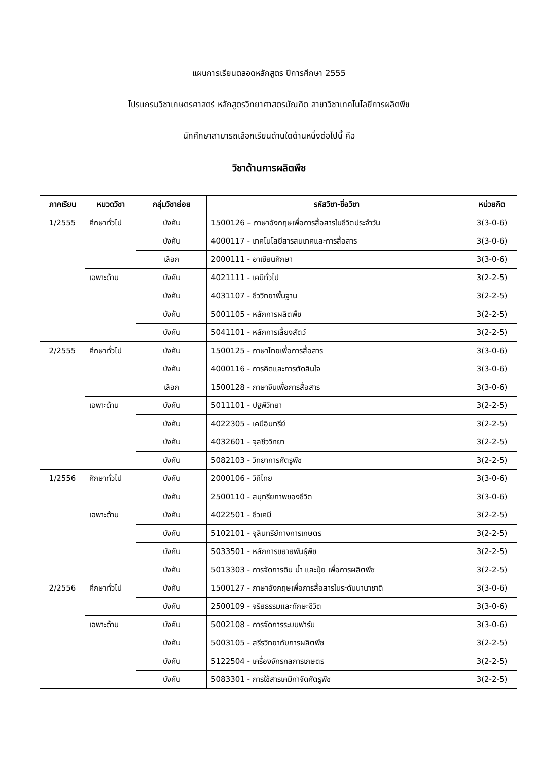แผนการเรียนตลอดหลักสูตร ปีการศึกษา 2555
โปรแกรมวิชาเกษตรศาสตร์ หลักสูตรวิทยาศาสตรบัณฑิต สาขาวิชาเทคโนโลยีการผลิตพืช
นักศึกษาสามารถเลือกเรียนด้านใดด้านหนึ่งต่อไปนี้ คือ
วิชาด้านการผลิตพืช
| ภาคเรียน | หมวดวิชา | กลุ่มวิชาย่อย | รหัสวิชา-ชื่อวิชา | หน่วยกิต |
| --- | --- | --- | --- | --- |
| 1/2555 | ศึกษาทั่วไป | บังคับ | 1500126 – ภาษาอังกฤษเพื่อการสื่อสารในชีวิตประจำวัน | 3(3-0-6) |
| | | บังคับ | 4000117 - เทคโนโลยีสารสนเทศและการสื่อสาร | 3(3-0-6) |
| | | เลือก | 2000111 - อาเซียนศึกษา | 3(3-0-6) |
| | เฉพาะด้าน | บังคับ | 4021111 - เคมีทั่วไป | 3(2-2-5) |
| | | บังคับ | 4031107 - ชีววิทยาพื้นฐาน | 3(2-2-5) |
| | | บังคับ | 5001105 - หลักการผลิตพืช | 3(2-2-5) |
| | | บังคับ | 5041101 - หลักการเลี้ยงสัตว์ | 3(2-2-5) |
| 2/2555 | ศึกษาทั่วไป | บังคับ | 1500125 - ภาษาไทยเพื่อการสื่อสาร | 3(3-0-6) |
| | | บังคับ | 4000116 - การคิดและการตัดสินใจ | 3(3-0-6) |
| | | เลือก | 1500128 - ภาษาจีนเพื่อการสื่อสาร | 3(3-0-6) |
| | เฉพาะด้าน | บังคับ | 5011101 - ปฐพีวิทยา | 3(2-2-5) |
| | | บังคับ | 4022305 - เคมีอินทรีย์ | 3(2-2-5) |
| | | บังคับ | 4032601 - จุลชีววิทยา | 3(2-2-5) |
| | | บังคับ | 5082103 - วิทยาการศัตรูพืช | 3(2-2-5) |
| 1/2556 | ศึกษาทั่วไป | บังคับ | 2000106 - วิถีไทย | 3(3-0-6) |
| | | บังคับ | 2500110 - สนุทรียภาพของชีวิต | 3(3-0-6) |
| | เฉพาะด้าน | บังคับ | 4022501 - ชีวเคมี | 3(2-2-5) |
| | | บังคับ | 5102101 - จุลินทรีย์ทางการเกษตร | 3(2-2-5) |
| | | บังคับ | 5033501 - หลักการขยายพันธุ์พืช | 3(2-2-5) |
| | | บังคับ | 5013303 - การจัดการดิน น้ำ และปุ๋ย เพื่อการผลิตพืช | 3(2-2-5) |
| 2/2556 | ศึกษาทั่วไป | บังคับ | 1500127 - ภาษาอังกฤษเพื่อการสื่อสารในระดับนานาชาติ | 3(3-0-6) |
| | | บังคับ | 2500109 - จริยธรรมและทักษะชีวิต | 3(3-0-6) |
| | เฉพาะด้าน | บังคับ | 5002108 - การจัดการระบบฟาร์ม | 3(3-0-6) |
| | | บังคับ | 5003105 - สรีรวิทยากับการผลิตพืช | 3(2-2-5) |
| | | บังคับ | 5122504 - เครื่องจักรกลการเกษตร | 3(2-2-5) |
| | | บังคับ | 5083301 - การใช้สารเคมีกำจัดศัตรูพืช | 3(2-2-5) |